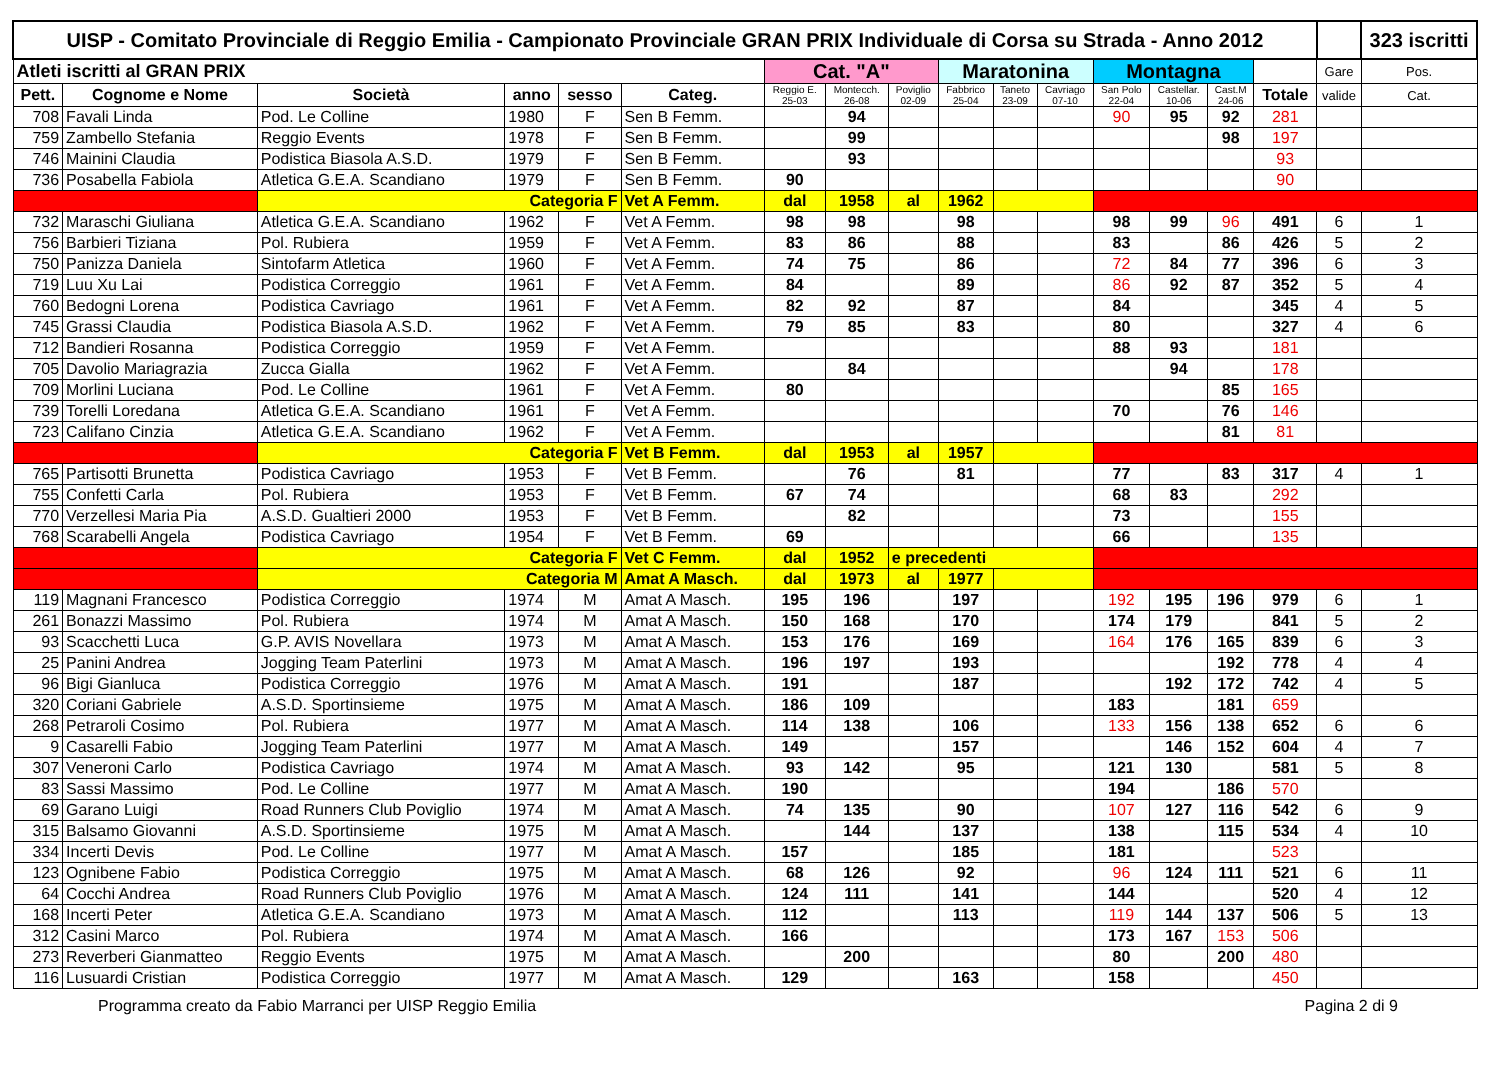| UISP - Comitato Provinciale di Reggio Emilia - Campionato Provinciale GRAN PRIX Individuale di Corsa su Strada - Anno 2012 | | | | | | | | | | | | | | | | | 323 iscritti |
| --- | --- | --- | --- | --- | --- | --- | --- | --- | --- | --- | --- | --- | --- | --- | --- | --- | --- |
| Atleti iscritti al GRAN PRIX | | | | | | Cat. "A" | | | Maratonina | | | Montagna | | | | Gare | Pos. |
| Pett. | Cognome e Nome | Società | anno | sesso | Categ. | Reggio E. 25-03 | Montecch. 26-08 | Poviglio 02-09 | Fabbrico 25-04 | Taneto 23-09 | Cavriago 07-10 | San Polo 22-04 | Castellar. 10-06 | Cast.M 24-06 | Totale | valide | Cat. |
| 708 | Favali Linda | Pod. Le Colline | 1980 | F | Sen B Femm. | | 94 | | | | | 90 | 95 | 92 | 281 | | |
| 759 | Zambello Stefania | Reggio Events | 1978 | F | Sen B Femm. | | 99 | | | | | | | 98 | 197 | | |
| 746 | Mainini Claudia | Podistica Biasola A.S.D. | 1979 | F | Sen B Femm. | | 93 | | | | | | | | 93 | | |
| 736 | Posabella Fabiola | Atletica G.E.A. Scandiano | 1979 | F | Sen B Femm. | 90 | | | | | | | | | 90 | | |
| | | Categoria F | | | Vet A Femm. | dal | 1958 | al | 1962 | | | | | | | | |
| 732 | Maraschi Giuliana | Atletica G.E.A. Scandiano | 1962 | F | Vet A Femm. | 98 | 98 | | 98 | | | 98 | 99 | 96 | 491 | 6 | 1 |
| 756 | Barbieri Tiziana | Pol. Rubiera | 1959 | F | Vet A Femm. | 83 | 86 | | 88 | | | 83 | | 86 | 426 | 5 | 2 |
| 750 | Panizza Daniela | Sintofarm Atletica | 1960 | F | Vet A Femm. | 74 | 75 | | 86 | | | 72 | 84 | 77 | 396 | 6 | 3 |
| 719 | Luu Xu Lai | Podistica Correggio | 1961 | F | Vet A Femm. | 84 | | | 89 | | | 86 | 92 | 87 | 352 | 5 | 4 |
| 760 | Bedogni Lorena | Podistica Cavriago | 1961 | F | Vet A Femm. | 82 | 92 | | 87 | | | 84 | | | 345 | 4 | 5 |
| 745 | Grassi Claudia | Podistica Biasola A.S.D. | 1962 | F | Vet A Femm. | 79 | 85 | | 83 | | | 80 | | | 327 | 4 | 6 |
| 712 | Bandieri Rosanna | Podistica Correggio | 1959 | F | Vet A Femm. | | | | | | | 88 | 93 | | 181 | | |
| 705 | Davolio Mariagrazia | Zucca Gialla | 1962 | F | Vet A Femm. | | 84 | | | | | | 94 | | 178 | | |
| 709 | Morlini Luciana | Pod. Le Colline | 1961 | F | Vet A Femm. | 80 | | | | | | | | 85 | 165 | | |
| 739 | Torelli Loredana | Atletica G.E.A. Scandiano | 1961 | F | Vet A Femm. | | | | | | | 70 | | 76 | 146 | | |
| 723 | Califano Cinzia | Atletica G.E.A. Scandiano | 1962 | F | Vet A Femm. | | | | | | | | | 81 | 81 | | |
| | | Categoria F | | | Vet B Femm. | dal | 1953 | al | 1957 | | | | | | | | |
| 765 | Partisotti Brunetta | Podistica Cavriago | 1953 | F | Vet B Femm. | | 76 | | 81 | | | 77 | | 83 | 317 | 4 | 1 |
| 755 | Confetti Carla | Pol. Rubiera | 1953 | F | Vet B Femm. | 67 | 74 | | | | | 68 | 83 | | 292 | | |
| 770 | Verzellesi Maria Pia | A.S.D. Gualtieri 2000 | 1953 | F | Vet B Femm. | | 82 | | | | | 73 | | | 155 | | |
| 768 | Scarabelli Angela | Podistica Cavriago | 1954 | F | Vet B Femm. | 69 | | | | | | 66 | | | 135 | | |
| | | Categoria F | | | Vet C Femm. | dal | 1952 | e precedenti | | | | | | | | | |
| | | Categoria M | | | Amat A Masch. | dal | 1973 | al | 1977 | | | | | | | | |
| 119 | Magnani Francesco | Podistica Correggio | 1974 | M | Amat A Masch. | 195 | 196 | | 197 | | | 192 | 195 | 196 | 979 | 6 | 1 |
| 261 | Bonazzi Massimo | Pol. Rubiera | 1974 | M | Amat A Masch. | 150 | 168 | | 170 | | | 174 | 179 | | 841 | 5 | 2 |
| 93 | Scacchetti Luca | G.P. AVIS Novellara | 1973 | M | Amat A Masch. | 153 | 176 | | 169 | | | 164 | 176 | 165 | 839 | 6 | 3 |
| 25 | Panini Andrea | Jogging Team Paterlini | 1973 | M | Amat A Masch. | 196 | 197 | | 193 | | | | | 192 | 778 | 4 | 4 |
| 96 | Bigi Gianluca | Podistica Correggio | 1976 | M | Amat A Masch. | 191 | | | 187 | | | | 192 | 172 | 742 | 4 | 5 |
| 320 | Coriani Gabriele | A.S.D. Sportinsieme | 1975 | M | Amat A Masch. | 186 | 109 | | | | | 183 | | 181 | 659 | | |
| 268 | Petraroli Cosimo | Pol. Rubiera | 1977 | M | Amat A Masch. | 114 | 138 | | 106 | | | 133 | 156 | 138 | 652 | 6 | 6 |
| 9 | Casarelli Fabio | Jogging Team Paterlini | 1977 | M | Amat A Masch. | 149 | | | 157 | | | | 146 | 152 | 604 | 4 | 7 |
| 307 | Veneroni Carlo | Podistica Cavriago | 1974 | M | Amat A Masch. | 93 | 142 | | 95 | | | 121 | 130 | | 581 | 5 | 8 |
| 83 | Sassi Massimo | Pod. Le Colline | 1977 | M | Amat A Masch. | 190 | | | | | | 194 | | 186 | 570 | | |
| 69 | Garano Luigi | Road Runners Club Poviglio | 1974 | M | Amat A Masch. | 74 | 135 | | 90 | | | 107 | 127 | 116 | 542 | 6 | 9 |
| 315 | Balsamo Giovanni | A.S.D. Sportinsieme | 1975 | M | Amat A Masch. | | 144 | | 137 | | | 138 | | 115 | 534 | 4 | 10 |
| 334 | Incerti Devis | Pod. Le Colline | 1977 | M | Amat A Masch. | 157 | | | 185 | | | 181 | | | 523 | | |
| 123 | Ognibene Fabio | Podistica Correggio | 1975 | M | Amat A Masch. | 68 | 126 | | 92 | | | 96 | 124 | 111 | 521 | 6 | 11 |
| 64 | Cocchi Andrea | Road Runners Club Poviglio | 1976 | M | Amat A Masch. | 124 | 111 | | 141 | | | 144 | | | 520 | 4 | 12 |
| 168 | Incerti Peter | Atletica G.E.A. Scandiano | 1973 | M | Amat A Masch. | 112 | | | 113 | | | 119 | 144 | 137 | 506 | 5 | 13 |
| 312 | Casini Marco | Pol. Rubiera | 1974 | M | Amat A Masch. | 166 | | | | | | 173 | 167 | 153 | 506 | | |
| 273 | Reverberi Gianmatteo | Reggio Events | 1975 | M | Amat A Masch. | | 200 | | | | | 80 | | 200 | 480 | | |
| 116 | Lusuardi Cristian | Podistica Correggio | 1977 | M | Amat A Masch. | 129 | | | 163 | | | 158 | | | 450 | | |
Programma creato da Fabio Marranci per UISP Reggio Emilia Pagina 2 di 9